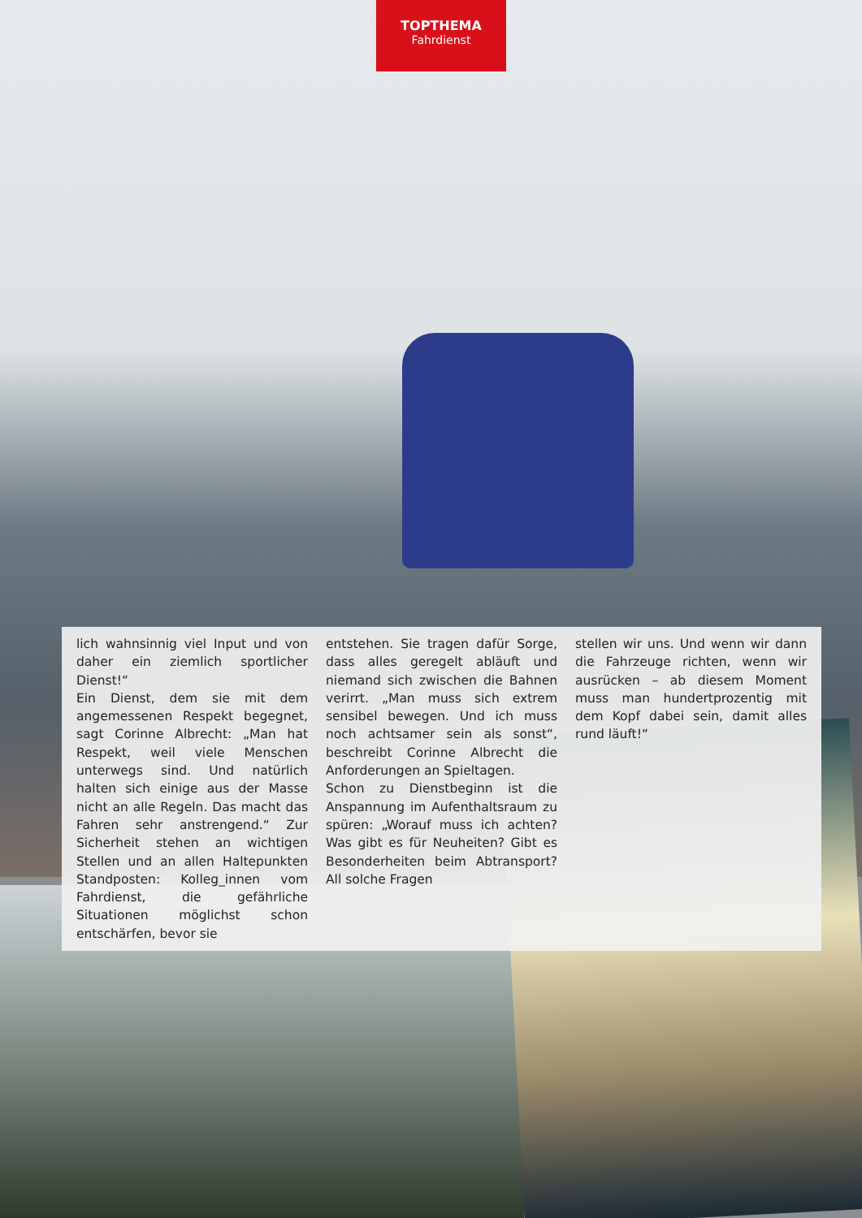TOPTHEMA
Fahrdienst
lich wahnsinnig viel Input und von daher ein ziemlich sportlicher Dienst!“
Ein Dienst, dem sie mit dem angemessenen Respekt begegnet, sagt Corinne Albrecht: „Man hat Respekt, weil viele Menschen unterwegs sind. Und natürlich halten sich einige aus der Masse nicht an alle Regeln. Das macht das Fahren sehr anstrengend.“ Zur Sicherheit stehen an wichtigen Stellen und an allen Haltepunkten Standposten: Kolleg_innen vom Fahrdienst, die gefährliche Situationen möglichst schon entschärfen, bevor sie
entstehen. Sie tragen dafür Sorge, dass alles geregelt abläuft und niemand sich zwischen die Bahnen verirrt. „Man muss sich extrem sensibel bewegen. Und ich muss noch achtsamer sein als sonst“, beschreibt Corinne Albrecht die Anforderungen an Spieltagen.
Schon zu Dienstbeginn ist die Anspannung im Aufenthaltsraum zu spüren: „Worauf muss ich achten? Was gibt es für Neuheiten? Gibt es Besonderheiten beim Abtransport? All solche Fragen
stellen wir uns. Und wenn wir dann die Fahrzeuge richten, wenn wir ausrücken – ab diesem Moment muss man hundertprozentig mit dem Kopf dabei sein, damit alles rund läuft!“